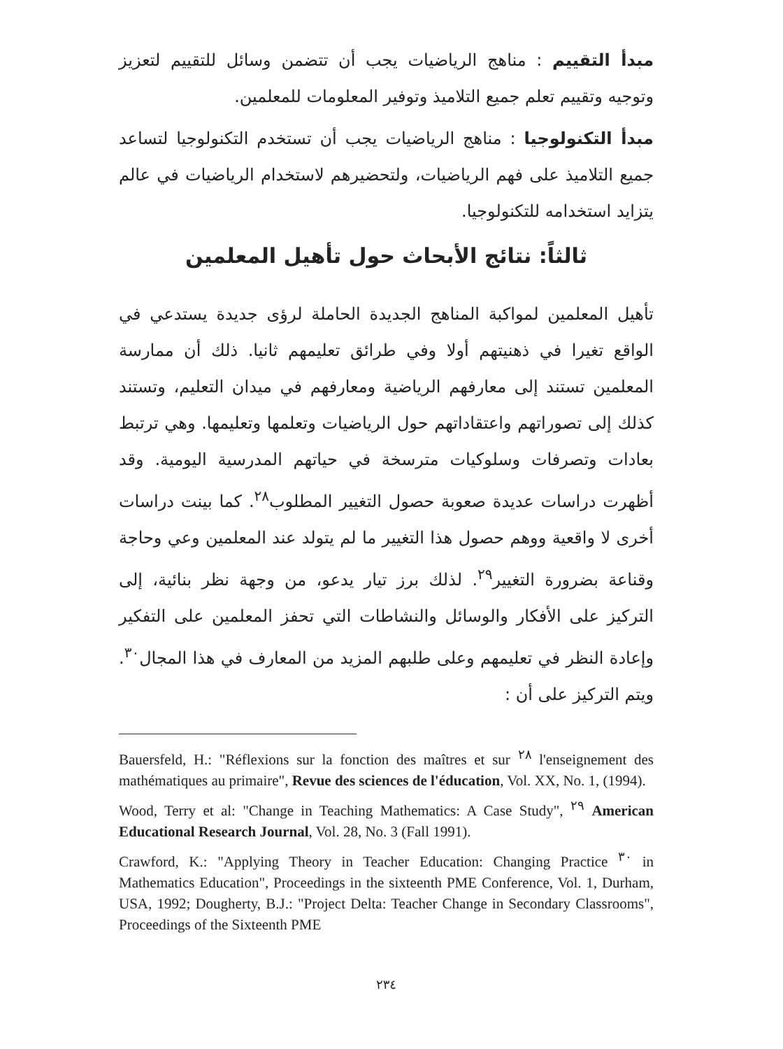مبدأ التقييم : مناهج الرياضيات يجب أن تتضمن وسائل للتقييم لتعزيز وتوجيه وتقييم تعلم جميع التلاميذ وتوفير المعلومات للمعلمين.
مبدأ التكنولوجيا : مناهج الرياضيات يجب أن تستخدم التكنولوجيا لتساعد جميع التلاميذ على فهم الرياضيات، ولتحضيرهم لاستخدام الرياضيات في عالم يتزايد استخدامه للتكنولوجيا.
ثالثاً: نتائج الأبحاث حول تأهيل المعلمين
تأهيل المعلمين لمواكبة المناهج الجديدة الحاملة لرؤى جديدة يستدعي في الواقع تغيرا في ذهنيتهم أولا وفي طرائق تعليمهم ثانيا. ذلك أن ممارسة المعلمين تستند إلى معارفهم الرياضية ومعارفهم في ميدان التعليم، وتستند كذلك إلى تصوراتهم واعتقاداتهم حول الرياضيات وتعلمها وتعليمها. وهي ترتبط بعادات وتصرفات وسلوكيات مترسخة في حياتهم المدرسية اليومية. وقد أظهرت دراسات عديدة صعوبة حصول التغيير المطلوب<sup>٢٨</sup>. كما بينت دراسات أخرى لا واقعية ووهم حصول هذا التغيير ما لم يتولد عند المعلمين وعي وحاجة وقناعة بضرورة التغيير<sup>٢٩</sup>. لذلك برز تيار يدعو، من وجهة نظر بنائية، إلى التركيز على الأفكار والوسائل والنشاطات التي تحفز المعلمين على التفكير وإعادة النظر في تعليمهم وعلى طلبهم المزيد من المعارف في هذا المجال<sup>٣٠</sup>. ويتم التركيز على أن :
Bauersfeld, H.: "Réflexions sur la fonction des maîtres et sur <sup>٢٨</sup> l'enseignement des mathématiques au primaire", Revue des sciences de l'éducation, Vol. XX, No. 1, (1994).
Wood, Terry et al: "Change in Teaching Mathematics: A Case Study", <sup>٢٩</sup> American Educational Research Journal, Vol. 28, No. 3 (Fall 1991).
Crawford, K.: "Applying Theory in Teacher Education: Changing Practice <sup>٣٠</sup> in Mathematics Education", Proceedings in the sixteenth PME Conference, Vol. 1, Durham, USA, 1992; Dougherty, B.J.: "Project Delta: Teacher Change in Secondary Classrooms", Proceedings of the Sixteenth PME
٢٣٤